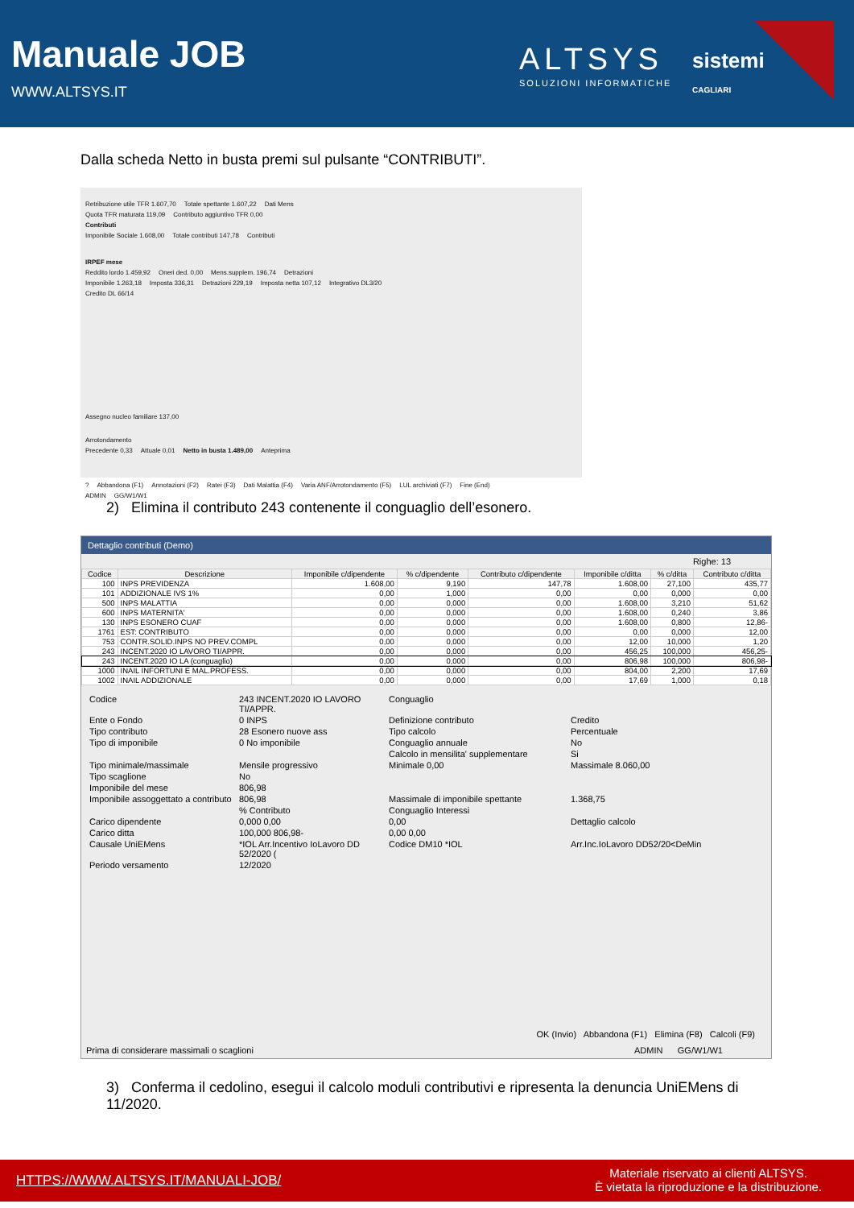Manuale JOB
WWW.ALTSYS.IT
ALTSYS
SOLUZIONI INFORMATICHE
sistemi
CAGLIARI
Dalla scheda Netto in busta premi sul pulsante “CONTRIBUTI”.
Retribuzione utile TFR 1.607,70 Totale spettante 1.607,22 Dati Mens
Quota TFR maturata 119,09 Contributo aggiuntivo TFR 0,00
Contributi
Imponibile Sociale 1.608,00 Totale contributi 147,78 Contributi
IRPEF mese
Reddito lordo 1.459,92 Oneri ded. 0,00 Mens.supplem. 196,74 Detrazioni
Imponibile 1.263,18 Imposta 336,31 Detrazioni 229,19 Imposta netta 107,12 Integrativo DL3/20
Credito DL 66/14
Assegno nucleo familiare 137,00
Arrotondamento
Precedente 0,33 Attuale 0,01 Netto in busta 1.489,00 Anteprima
? Abbandona (F1) Annotazioni (F2) Ratei (F3) Dati Malattia (F4) Varia ANF/Arrotondamento (F5) LUL archiviati (F7) Fine (End)
ADMIN GG/W1/W1
2) Elimina il contributo 243 contenente il conguaglio dell’esonero.
Dettaglio contributi (Demo)
Righe: 13
| Codice | Descrizione | Imponibile c/dipendente | % c/dipendente | Contributo c/dipendente | Imponibile c/ditta | % c/ditta | Contributo c/ditta |
| --- | --- | --- | --- | --- | --- | --- | --- |
| 100 | INPS PREVIDENZA | 1.608,00 | 9,190 | 147,78 | 1.608,00 | 27,100 | 435,77 |
| 101 | ADDIZIONALE IVS 1% | 0,00 | 1,000 | 0,00 | 0,00 | 0,000 | 0,00 |
| 500 | INPS MALATTIA | 0,00 | 0,000 | 0,00 | 1.608,00 | 3,210 | 51,62 |
| 600 | INPS MATERNITA' | 0,00 | 0,000 | 0,00 | 1.608,00 | 0,240 | 3,86 |
| 130 | INPS ESONERO CUAF | 0,00 | 0,000 | 0,00 | 1.608,00 | 0,800 | 12,86- |
| 1761 | EST: CONTRIBUTO | 0,00 | 0,000 | 0,00 | 0,00 | 0,000 | 12,00 |
| 753 | CONTR.SOLID.INPS NO PREV.COMPL | 0,00 | 0,000 | 0,00 | 12,00 | 10,000 | 1,20 |
| 243 | INCENT.2020 IO LAVORO TI/APPR. | 0,00 | 0,000 | 0,00 | 456,25 | 100,000 | 456,25- |
| 243 | INCENT.2020 IO LA (conguaglio) | 0,00 | 0,000 | 0,00 | 806,98 | 100,000 | 806,98- |
| 1000 | INAIL INFORTUNI E MAL.PROFESS. | 0,00 | 0,000 | 0,00 | 804,00 | 2,200 | 17,69 |
| 1002 | INAIL ADDIZIONALE | 0,00 | 0,000 | 0,00 | 17,69 | 1,000 | 0,18 |
Codice 243 INCENT.2020 IO LAVORO TI/APPR. Conguaglio Ente o Fondo 0 INPS Definizione contributo Credito Tipo contributo 28 Esonero nuove ass Tipo calcolo Percentuale Tipo di imponibile 0 No imponibile Conguaglio annuale No Calcolo in mensilita' supplementare Si Tipo minimale/massimale Mensile progressivo Minimale 0,00 Massimale 8.060,00 Tipo scaglione No Imponibile del mese 806,98 Imponibile assoggettato a contributo 806,98 Massimale di imponibile spettante 1.368,75 % Contributo Conguaglio Interessi Carico dipendente 0,000 0,00 0,00 Dettaglio calcolo Carico ditta 100,000 806,98- 0,00 0,00 Causale UniEMens *IOL Arr.Incentivo IoLavoro DD 52/2020 (Codice DM10 *IOL Arr.Inc.IoLavoro DD52/20<DeMin Periodo versamento 12/2020
OK (Invio) Abbandona (F1) Elimina (F8) Calcoli (F9)
Prima di considerare massimali o scaglioni ADMIN GG/W1/W1
3) Conferma il cedolino, esegui il calcolo moduli contributivi e ripresenta la denuncia UniEMens di 11/2020.
HTTPS://WWW.ALTSYS.IT/MANUALI-JOB/
Materiale riservato ai clienti ALTSYS.
È vietata la riproduzione e la distribuzione.